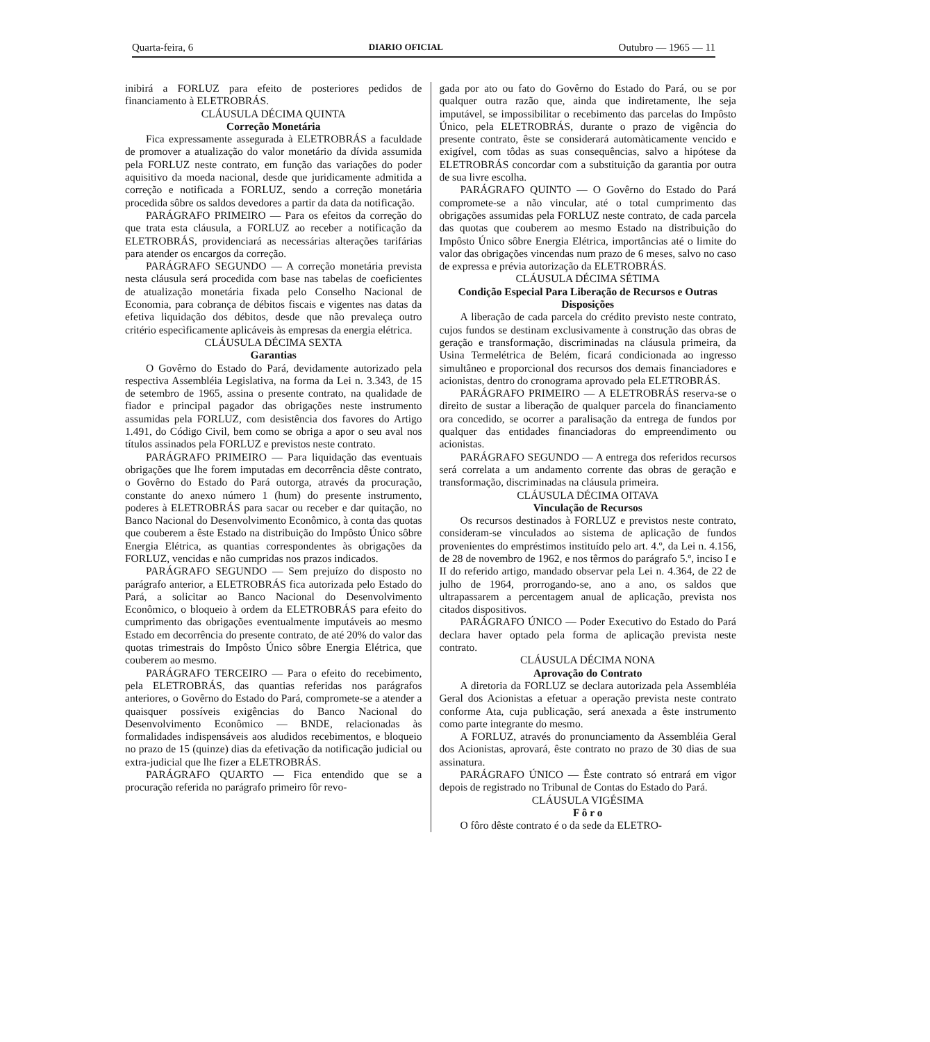Quarta-feira, 6 DIARIO OFICIAL Outubro — 1965 — 11
inibirá a FORLUZ para efeito de posteriores pedidos de financiamento à ELETROBRÁS.
CLÁUSULA DÉCIMA QUINTA
Correção Monetária
Fica expressamente assegurada à ELETROBRÁS a faculdade de promover a atualização do valor monetário da dívida assumida pela FORLUZ neste contrato, em função das variações do poder aquisitivo da moeda nacional, desde que juridicamente admitida a correção e notificada a FORLUZ, sendo a correção monetária procedida sôbre os saldos devedores a partir da data da notificação.
PARÁGRAFO PRIMEIRO — Para os efeitos da correção do que trata esta cláusula, a FORLUZ ao receber a notificação da ELETROBRÁS, providenciará as necessárias alterações tarifárias para atender os encargos da correção.
PARÁGRAFO SEGUNDO — A correção monetária prevista nesta cláusula será procedida com base nas tabelas de coeficientes de atualização monetária fixada pelo Conselho Nacional de Economia, para cobrança de débitos fiscais e vigentes nas datas da efetiva liquidação dos débitos, desde que não prevaleça outro critério especìficamente aplicáveis às empresas da energia elétrica.
CLÁUSULA DÉCIMA SEXTA
Garantias
O Govêrno do Estado do Pará, devidamente autorizado pela respectiva Assembléia Legislativa, na forma da Lei n. 3.343, de 15 de setembro de 1965, assina o presente contrato, na qualidade de fiador e principal pagador das obrigações neste instrumento assumidas pela FORLUZ, com desistência dos favores do Artigo 1.491, do Código Civil, bem como se obriga a apor o seu aval nos títulos assinados pela FORLUZ e previstos neste contrato.
PARÁGRAFO PRIMEIRO — Para liquidação das eventuais obrigações que lhe forem imputadas em decorrência dêste contrato, o Govêrno do Estado do Pará outorga, através da procuração, constante do anexo número 1 (hum) do presente instrumento, poderes à ELETROBRÁS para sacar ou receber e dar quitação, no Banco Nacional do Desenvolvimento Econômico, à conta das quotas que couberem a êste Estado na distribuição do Impôsto Único sôbre Energia Elétrica, as quantias correspondentes às obrigações da FORLUZ, vencidas e não cumpridas nos prazos indicados.
PARÁGRAFO SEGUNDO — Sem prejuízo do disposto no parágrafo anterior, a ELETROBRÁS fica autorizada pelo Estado do Pará, a solicitar ao Banco Nacional do Desenvolvimento Econômico, o bloqueio à ordem da ELETROBRÁS para efeito do cumprimento das obrigações eventualmente imputáveis ao mesmo Estado em decorrência do presente contrato, de até 20% do valor das quotas trimestrais do Impôsto Único sôbre Energia Elétrica, que couberem ao mesmo.
PARÁGRAFO TERCEIRO — Para o efeito do recebimento, pela ELETROBRÁS, das quantias referidas nos parágrafos anteriores, o Govêrno do Estado do Pará, compromete-se a atender a quaisquer possíveis exigências do Banco Nacional do Desenvolvimento Econômico — BNDE, relacionadas às formalidades indispensáveis aos aludidos recebimentos, e bloqueio no prazo de 15 (quinze) dias da efetivação da notificação judicial ou extra-judicial que lhe fizer a ELETROBRÁS.
PARÁGRAFO QUARTO — Fica entendido que se a procuração referida no parágrafo primeiro fôr revo-
gada por ato ou fato do Govêrno do Estado do Pará, ou se por qualquer outra razão que, ainda que indiretamente, lhe seja imputável, se impossibilitar o recebimento das parcelas do Impôsto Único, pela ELETROBRÁS, durante o prazo de vigência do presente contrato, êste se considerará automàticamente vencido e exigível, com tôdas as suas consequências, salvo a hipótese da ELETROBRÁS concordar com a substituição da garantia por outra de sua livre escolha.
PARÁGRAFO QUINTO — O Govêrno do Estado do Pará compromete-se a não vincular, até o total cumprimento das obrigações assumidas pela FORLUZ neste contrato, de cada parcela das quotas que couberem ao mesmo Estado na distribuição do Impôsto Único sôbre Energia Elétrica, importâncias até o limite do valor das obrigações vincendas num prazo de 6 meses, salvo no caso de expressa e prévia autorização da ELETROBRÁS.
CLÁUSULA DÉCIMA SÉTIMA
Condição Especial Para Liberação de Recursos e Outras Disposições
A liberação de cada parcela do crédito previsto neste contrato, cujos fundos se destinam exclusivamente à construção das obras de geração e transformação, discriminadas na cláusula primeira, da Usina Termelétrica de Belém, ficará condicionada ao ingresso simultâneo e proporcional dos recursos dos demais financiadores e acionistas, dentro do cronograma aprovado pela ELETROBRÁS.
PARÁGRAFO PRIMEIRO — A ELETROBRÁS reserva-se o direito de sustar a liberação de qualquer parcela do financiamento ora concedido, se ocorrer a paralisação da entrega de fundos por qualquer das entidades financiadoras do empreendimento ou acionistas.
PARÁGRAFO SEGUNDO — A entrega dos referidos recursos será correlata a um andamento corrente das obras de geração e transformação, discriminadas na cláusula primeira.
CLÁUSULA DÉCIMA OITAVA
Vinculação de Recursos
Os recursos destinados à FORLUZ e previstos neste contrato, consideram-se vinculados ao sistema de aplicação de fundos provenientes do empréstimos instituído pelo art. 4.º, da Lei n. 4.156, de 28 de novembro de 1962, e nos têrmos do parágrafo 5.º, inciso I e II do referido artigo, mandado observar pela Lei n. 4.364, de 22 de julho de 1964, prorrogando-se, ano a ano, os saldos que ultrapassarem a percentagem anual de aplicação, prevista nos citados dispositivos.
PARÁGRAFO ÚNICO — Poder Executivo do Estado do Pará declara haver optado pela forma de aplicação prevista neste contrato.
CLÁUSULA DÉCIMA NONA
Aprovação do Contrato
A diretoria da FORLUZ se declara autorizada pela Assembléia Geral dos Acionistas a efetuar a operação prevista neste contrato conforme Ata, cuja publicação, será anexada a êste instrumento como parte integrante do mesmo.
A FORLUZ, através do pronunciamento da Assembléia Geral dos Acionistas, aprovará, êste contrato no prazo de 30 dias de sua assinatura.
PARÁGRAFO ÚNICO — Êste contrato só entrará em vigor depois de registrado no Tribunal de Contas do Estado do Pará.
CLÁUSULA VIGÉSIMA
F ô r o
O fôro dêste contrato é o da sede da ELETRO-